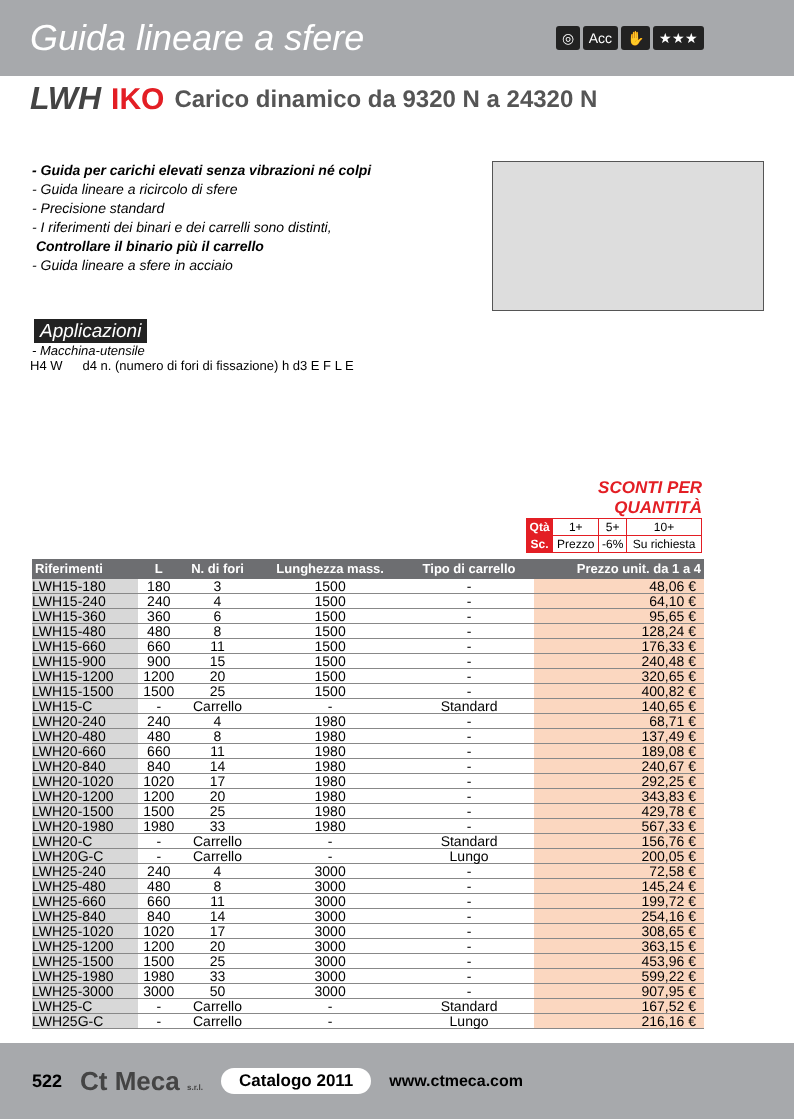Guida lineare a sfere
◎ Acc ✋ ★★★
LWH IKO Carico dinamico da 9320 N a 24320 N
- Guida per carichi elevati senza vibrazioni né colpi
- Guida lineare a ricircolo di sfere
- Precisione standard
- I riferimenti dei binari e dei carrelli sono distinti,
Controllare il binario più il carrello
- Guida lineare a sfere in acciaio
Applicazioni
- Macchina-utensile
H4 W d4 n. (numero di fori di fissazione) h d3 E F L E
SCONTI PER QUANTITÀ
| Qtà | 1+ | 5+ | 10+ |
| Sc. | Prezzo | -6% | Su richiesta |
| Riferimenti | L | N. di fori | Lunghezza mass. | Tipo di carrello | Prezzo unit. da 1 a 4 |
| --- | --- | --- | --- | --- | --- |
| LWH15-180 | 180 | 3 | 1500 | - | 48,06 € |
| LWH15-240 | 240 | 4 | 1500 | - | 64,10 € |
| LWH15-360 | 360 | 6 | 1500 | - | 95,65 € |
| LWH15-480 | 480 | 8 | 1500 | - | 128,24 € |
| LWH15-660 | 660 | 11 | 1500 | - | 176,33 € |
| LWH15-900 | 900 | 15 | 1500 | - | 240,48 € |
| LWH15-1200 | 1200 | 20 | 1500 | - | 320,65 € |
| LWH15-1500 | 1500 | 25 | 1500 | - | 400,82 € |
| LWH15-C | - | Carrello | - | Standard | 140,65 € |
| LWH20-240 | 240 | 4 | 1980 | - | 68,71 € |
| LWH20-480 | 480 | 8 | 1980 | - | 137,49 € |
| LWH20-660 | 660 | 11 | 1980 | - | 189,08 € |
| LWH20-840 | 840 | 14 | 1980 | - | 240,67 € |
| LWH20-1020 | 1020 | 17 | 1980 | - | 292,25 € |
| LWH20-1200 | 1200 | 20 | 1980 | - | 343,83 € |
| LWH20-1500 | 1500 | 25 | 1980 | - | 429,78 € |
| LWH20-1980 | 1980 | 33 | 1980 | - | 567,33 € |
| LWH20-C | - | Carrello | - | Standard | 156,76 € |
| LWH20G-C | - | Carrello | - | Lungo | 200,05 € |
| LWH25-240 | 240 | 4 | 3000 | - | 72,58 € |
| LWH25-480 | 480 | 8 | 3000 | - | 145,24 € |
| LWH25-660 | 660 | 11 | 3000 | - | 199,72 € |
| LWH25-840 | 840 | 14 | 3000 | - | 254,16 € |
| LWH25-1020 | 1020 | 17 | 3000 | - | 308,65 € |
| LWH25-1200 | 1200 | 20 | 3000 | - | 363,15 € |
| LWH25-1500 | 1500 | 25 | 3000 | - | 453,96 € |
| LWH25-1980 | 1980 | 33 | 3000 | - | 599,22 € |
| LWH25-3000 | 3000 | 50 | 3000 | - | 907,95 € |
| LWH25-C | - | Carrello | - | Standard | 167,52 € |
| LWH25G-C | - | Carrello | - | Lungo | 216,16 € |
522 Ct Meca s.r.l. Catalogo 2011 www.ctmeca.com